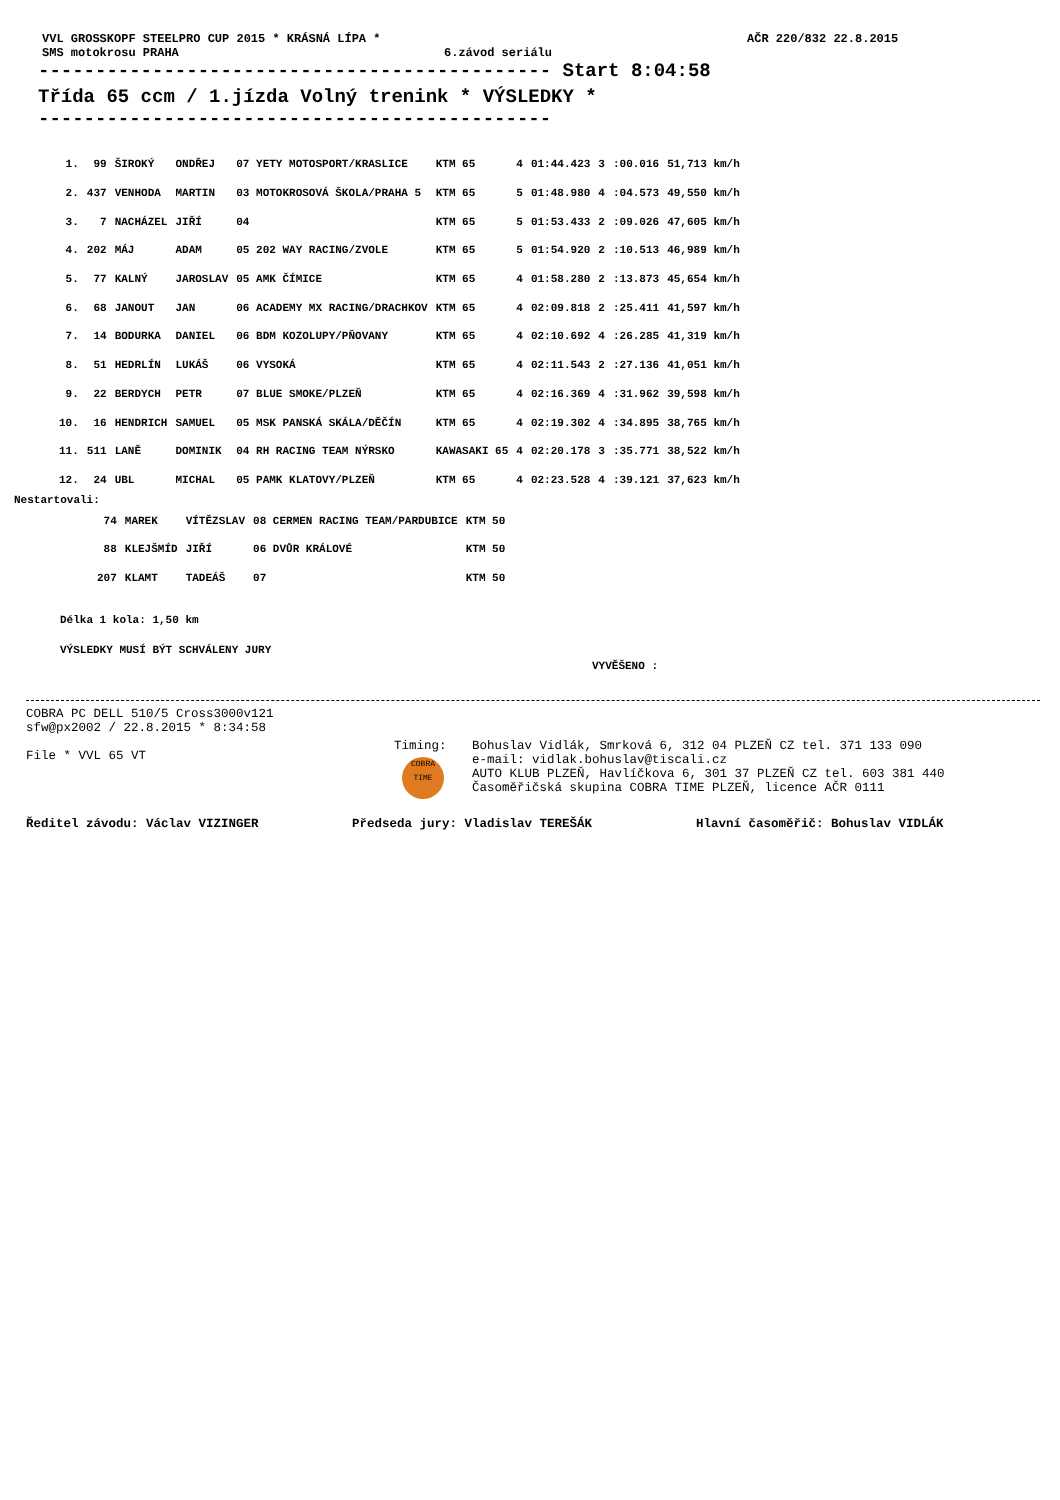VVL GROSSKOPF STEELPRO CUP 2015 * KRÁSNÁ LÍPA * AČR 220/832 22.8.2015
SMS motokrosu PRAHA 6.závod seriálu
--------------------------------------------- Start 8:04:58
Třída 65 ccm / 1.jízda Volný trenink * VÝSLEDKY *
---------------------------------------------
| 1. | 99 | ŠIROKÝ | ONDŘEJ | 07 YETY MOTOSPORT/KRASLICE | KTM 65 | 4 | 01:44.423 | 3 | :00.016 | 51,713 km/h |
| 2. | 437 | VENHODA | MARTIN | 03 MOTOKROSOVÁ ŠKOLA/PRAHA 5 | KTM 65 | 5 | 01:48.980 | 4 | :04.573 | 49,550 km/h |
| 3. | 7 | NACHÁZEL | JIŘÍ | 04 | KTM 65 | 5 | 01:53.433 | 2 | :09.026 | 47,605 km/h |
| 4. | 202 | MÁJ | ADAM | 05 202 WAY RACING/ZVOLE | KTM 65 | 5 | 01:54.920 | 2 | :10.513 | 46,989 km/h |
| 5. | 77 | KALNÝ | JAROSLAV | 05 AMK ČÍMICE | KTM 65 | 4 | 01:58.280 | 2 | :13.873 | 45,654 km/h |
| 6. | 68 | JANOUT | JAN | 06 ACADEMY MX RACING/DRACHKOV | KTM 65 | 4 | 02:09.818 | 2 | :25.411 | 41,597 km/h |
| 7. | 14 | BODURKA | DANIEL | 06 BDM KOZOLUPY/PŇOVANY | KTM 65 | 4 | 02:10.692 | 4 | :26.285 | 41,319 km/h |
| 8. | 51 | HEDRLÍN | LUKÁŠ | 06 VYSOKÁ | KTM 65 | 4 | 02:11.543 | 2 | :27.136 | 41,051 km/h |
| 9. | 22 | BERDYCH | PETR | 07 BLUE SMOKE/PLZEŇ | KTM 65 | 4 | 02:16.369 | 4 | :31.962 | 39,598 km/h |
| 10. | 16 | HENDRICH | SAMUEL | 05 MSK PANSKÁ SKÁLA/DĚČÍN | KTM 65 | 4 | 02:19.302 | 4 | :34.895 | 38,765 km/h |
| 11. | 511 | LANĚ | DOMINIK | 04 RH RACING TEAM NÝRSKO | KAWASAKI 65 | 4 | 02:20.178 | 3 | :35.771 | 38,522 km/h |
| 12. | 24 | UBL | MICHAL | 05 PAMK KLATOVY/PLZEŇ | KTM 65 | 4 | 02:23.528 | 4 | :39.121 | 37,623 km/h |
Nestartovali:
| | 74 | MAREK | VÍTĚZSLAV | 08 CERMEN RACING TEAM/PARDUBICE | KTM 50 |
| | 88 | KLEJŠMÍD | JIŘÍ | 06 DVŮR KRÁLOVÉ | KTM 50 |
| | 207 | KLAMT | TADEÁŠ | 07 | KTM 50 |
Délka 1 kola: 1,50 km
VÝSLEDKY MUSÍ BÝT SCHVÁLENY JURY
VYVĚŠENO :
COBRA PC DELL 510/5 Cross3000v121
sfw@px2002 / 22.8.2015 * 8:34:58
File * VVL 65 VT
Timing:
COBRA
TIME
Bohuslav Vidlák, Smrková 6, 312 04 PLZEŇ CZ tel. 371 133 090
e-mail: vidlak.bohuslav@tiscali.cz
AUTO KLUB PLZEŇ, Havlíčkova 6, 301 37 PLZEŇ CZ tel. 603 381 440
Časoměřičská skupina COBRA TIME PLZEŇ, licence AČR 0111
Ředitel závodu: Václav VIZINGER Předseda jury: Vladislav TEREŠÁK Hlavní časoměřič: Bohuslav VIDLÁK